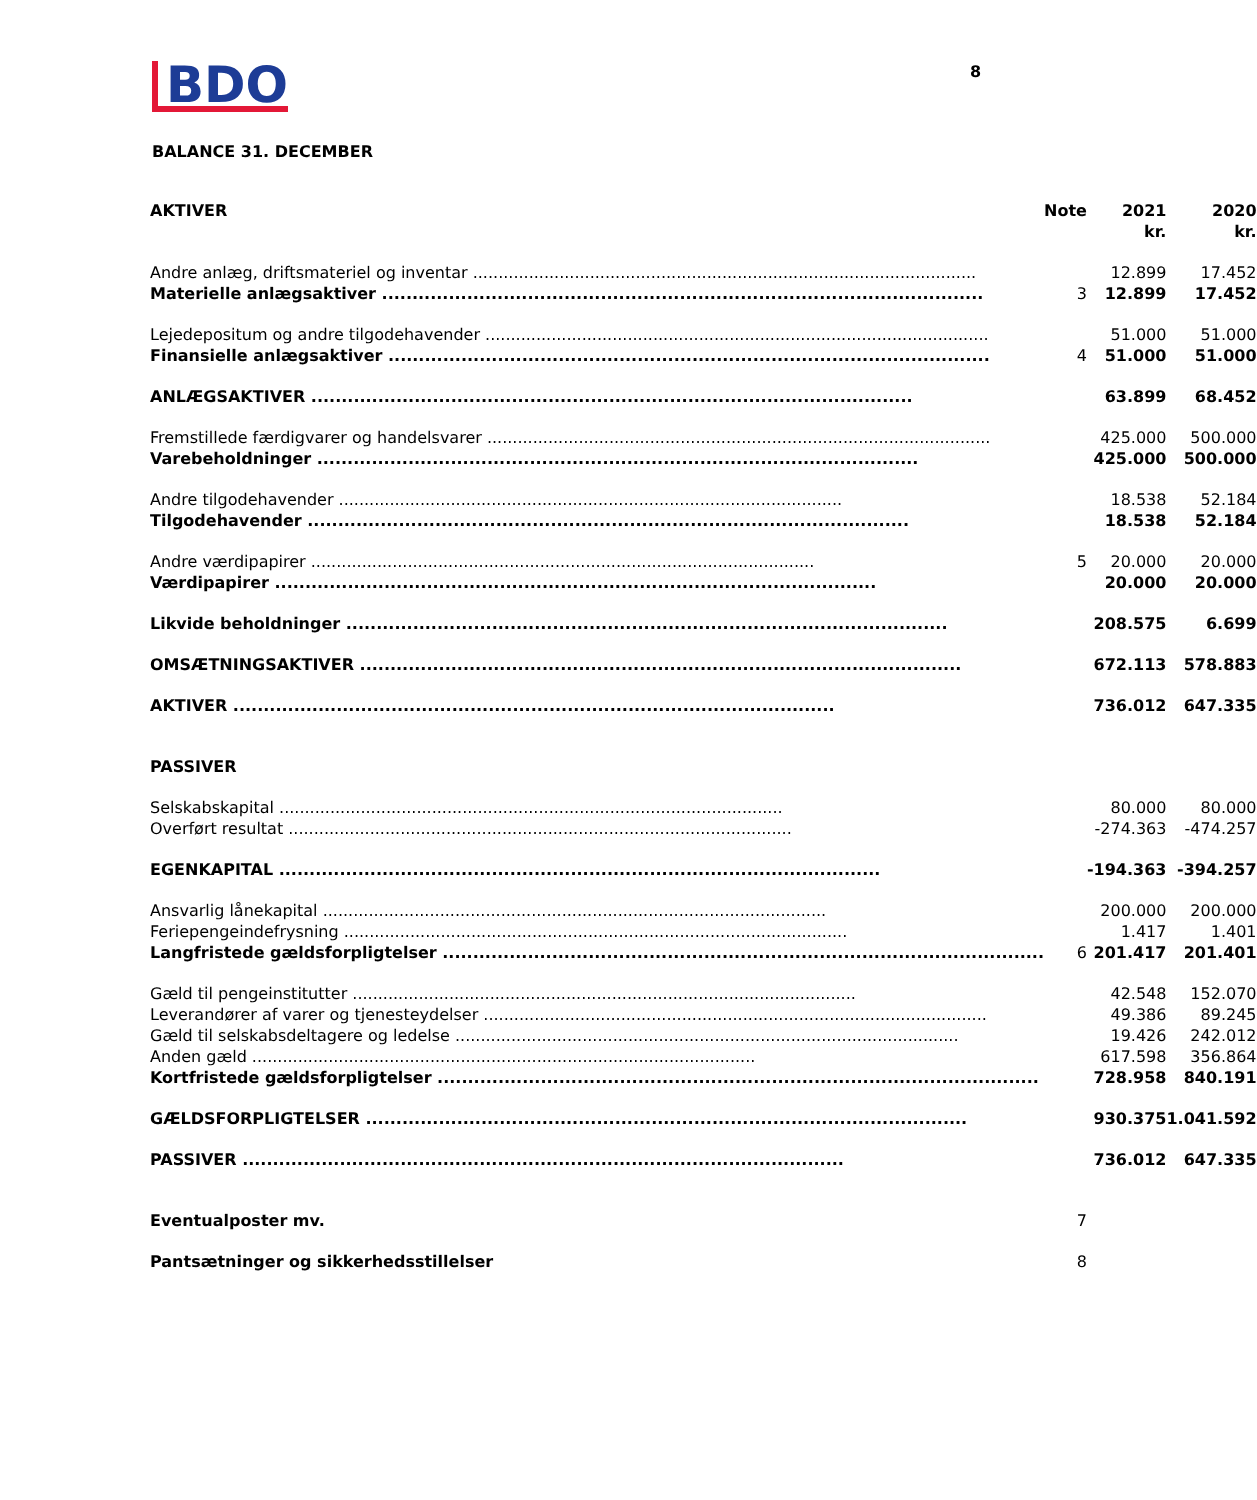BDO
8
BALANCE 31. DECEMBER
| AKTIVER | Note | 2021 kr. | 2020 kr. |
| --- | --- | --- | --- |
| Andre anlæg, driftsmateriel og inventar | | 12.899 | 17.452 |
| Materielle anlægsaktiver | 3 | 12.899 | 17.452 |
| Lejedepositum og andre tilgodehavender | | 51.000 | 51.000 |
| Finansielle anlægsaktiver | 4 | 51.000 | 51.000 |
| ANLÆGSAKTIVER | | 63.899 | 68.452 |
| Fremstillede færdigvarer og handelsvarer | | 425.000 | 500.000 |
| Varebeholdninger | | 425.000 | 500.000 |
| Andre tilgodehavender | | 18.538 | 52.184 |
| Tilgodehavender | | 18.538 | 52.184 |
| Andre værdipapirer | 5 | 20.000 | 20.000 |
| Værdipapirer | | 20.000 | 20.000 |
| Likvide beholdninger | | 208.575 | 6.699 |
| OMSÆTNINGSAKTIVER | | 672.113 | 578.883 |
| AKTIVER | | 736.012 | 647.335 |
| PASSIVER | | | |
| Selskabskapital | | 80.000 | 80.000 |
| Overført resultat | | -274.363 | -474.257 |
| EGENKAPITAL | | -194.363 | -394.257 |
| Ansvarlig lånekapital | | 200.000 | 200.000 |
| Feriepengeindefrysning | | 1.417 | 1.401 |
| Langfristede gældsforpligtelser | 6 | 201.417 | 201.401 |
| Gæld til pengeinstitutter | | 42.548 | 152.070 |
| Leverandører af varer og tjenesteydelser | | 49.386 | 89.245 |
| Gæld til selskabsdeltagere og ledelse | | 19.426 | 242.012 |
| Anden gæld | | 617.598 | 356.864 |
| Kortfristede gældsforpligtelser | | 728.958 | 840.191 |
| GÆLDSFORPLIGTELSER | | 930.375 | 1.041.592 |
| PASSIVER | | 736.012 | 647.335 |
| Eventualposter mv. | 7 | | |
| Pantsætninger og sikkerhedsstillelser | 8 | | |